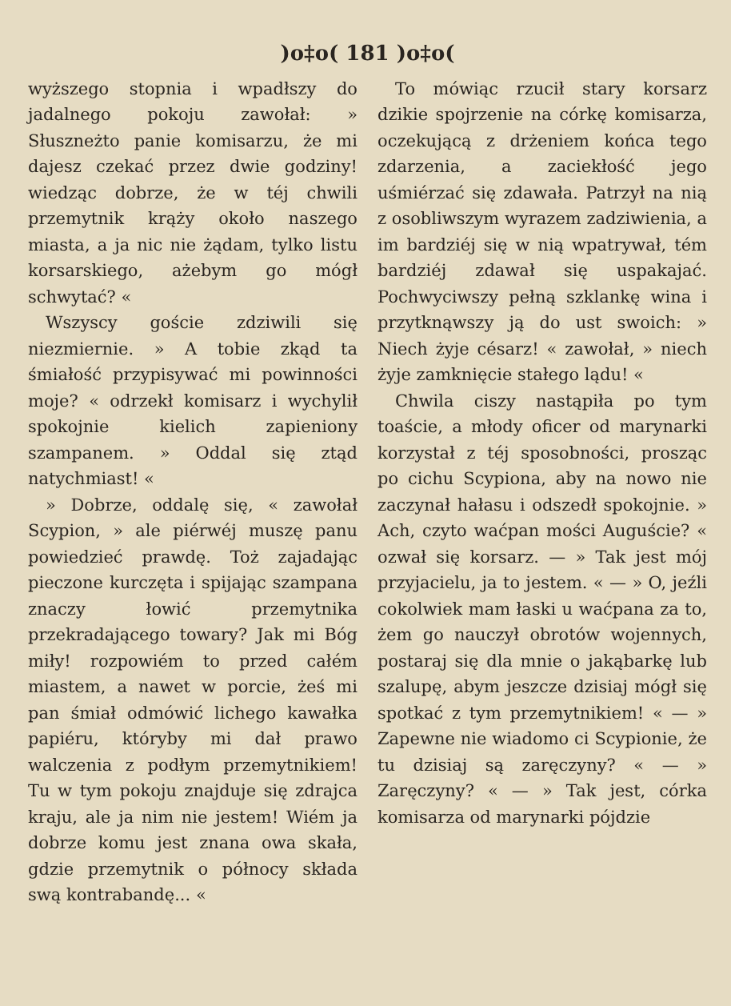)o‡o( 181 )o‡o(
wyższego stopnia i wpadłszy do jadalnego pokoju zawołał: » Słuszneżto panie komisarzu, że mi dajesz czekać przez dwie godziny! wiedząc dobrze, że w téj chwili przemytnik krąży około naszego miasta, a ja nic nie żądam, tylko listu korsarskiego, ażebym go mógł schwytać? «
Wszyscy goście zdziwili się niezmiernie. » A tobie zkąd ta śmiałość przypisywać mi powinności moje? « odrzekł komisarz i wychylił spokojnie kielich zapieniony szampanem. » Oddal się ztąd natychmiast! «
» Dobrze, oddalę się, « zawołał Scypion, » ale piérwéj muszę panu powiedzieć prawdę. Toż zajadając pieczone kurczęta i spijając szampana znaczy łowić przemytnika przekradającego towary? Jak mi Bóg miły! rozpowiém to przed całém miastem, a nawet w porcie, żeś mi pan śmiał odmówić lichego kawałka papiéru, któryby mi dał prawo walczenia z podłym przemytnikiem! Tu w tym pokoju znajduje się zdrajca kraju, ale ja nim nie jestem! Wiém ja dobrze komu jest znana owa skała, gdzie przemytnik o północy składa swą kontrabandę... «
To mówiąc rzucił stary korsarz dzikie spojrzenie na córkę komisarza, oczekującą z drżeniem końca tego zdarzenia, a zaciekłość jego uśmiérzać się zdawała. Patrzył na nią z osobliwszym wyrazem zadziwienia, a im bardziéj się w nią wpatrywał, tém bardziéj zdawał się uspakajać. Pochwyciwszy pełną szklankę wina i przytknąwszy ją do ust swoich: » Niech żyje césarz! « zawołał, » niech żyje zamknięcie stałego lądu! «
Chwila ciszy nastąpiła po tym toaście, a młody oficer od marynarki korzystał z téj sposobności, prosząc po cichu Scypiona, aby na nowo nie zaczynał hałasu i odszedł spokojnie. » Ach, czyto waćpan mości Auguście? « ozwał się korsarz. — » Tak jest mój przyjacielu, ja to jestem. « — » O, jeźli cokolwiek mam łaski u waćpana za to, żem go nauczył obrotów wojennych, postaraj się dla mnie o jakąbarkę lub szalupę, abym jeszcze dzisiaj mógł się spotkać z tym przemytnikiem! « — » Zapewne nie wiadomo ci Scypionie, że tu dzisiaj są zaręczyny? « — » Zaręczyny? « — » Tak jest, córka komisarza od marynarki pójdzie